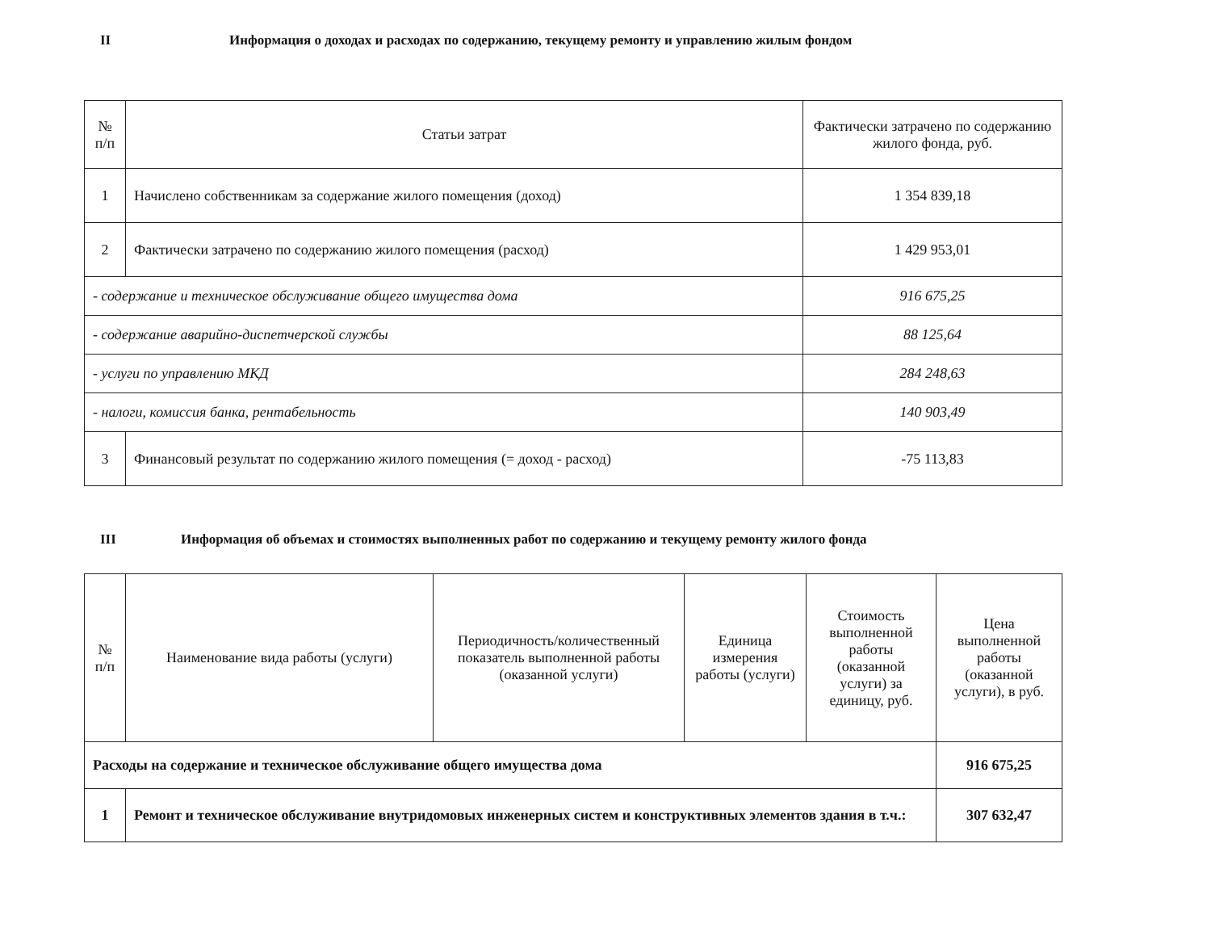II Информация о доходах и расходах по содержанию, текущему ремонту и управлению жилым фондом
| № п/п | Статьи затрат | Фактически затрачено по содержанию жилого фонда, руб. |
| --- | --- | --- |
| 1 | Начислено собственникам за содержание жилого помещения (доход) | 1 354 839,18 |
| 2 | Фактически затрачено по содержанию жилого помещения (расход) | 1 429 953,01 |
| - содержание и техническое обслуживание общего имущества дома | | 916 675,25 |
| - содержание аварийно-диспетчерской службы | | 88 125,64 |
| - услуги по управлению МКД | | 284 248,63 |
| - налоги, комиссия банка, рентабельность | | 140 903,49 |
| 3 | Финансовый результат по содержанию жилого помещения (= доход - расход) | -75 113,83 |
III Информация об объемах и стоимостях выполненных работ по содержанию и текущему ремонту жилого фонда
| № п/п | Наименование вида работы (услуги) | Периодичность/количественный показатель выполненной работы (оказанной услуги) | Единица измерения работы (услуги) | Стоимость выполненной работы (оказанной услуги) за единицу, руб. | Цена выполненной работы (оказанной услуги), в руб. |
| --- | --- | --- | --- | --- | --- |
| Расходы на содержание и техническое обслуживание общего имущества дома | | | | | 916 675,25 |
| 1 | Ремонт и техническое обслуживание внутридомовых инженерных систем и конструктивных элементов здания в т.ч.: | | | | 307 632,47 |